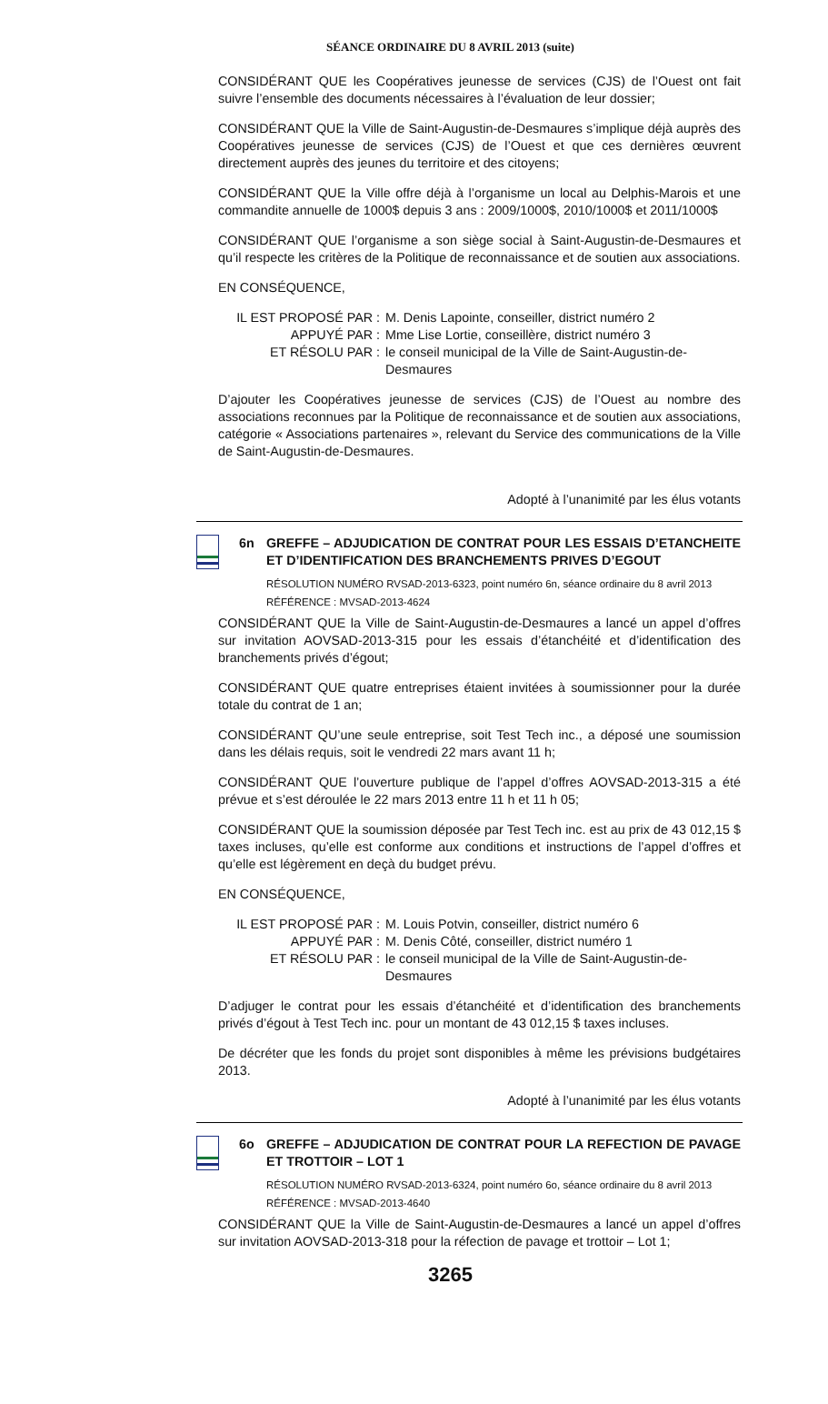SÉANCE ORDINAIRE DU 8 AVRIL 2013 (suite)
CONSIDÉRANT QUE les Coopératives jeunesse de services (CJS) de l’Ouest ont fait suivre l’ensemble des documents nécessaires à l’évaluation de leur dossier;
CONSIDÉRANT QUE la Ville de Saint-Augustin-de-Desmaures s’implique déjà auprès des Coopératives jeunesse de services (CJS) de l’Ouest et que ces dernières œuvrent directement auprès des jeunes du territoire et des citoyens;
CONSIDÉRANT QUE la Ville offre déjà à l’organisme un local au Delphis-Marois et une commandite annuelle de 1000$ depuis 3 ans : 2009/1000$, 2010/1000$ et 2011/1000$
CONSIDÉRANT QUE l’organisme a son siège social à Saint-Augustin-de-Desmaures et qu’il respecte les critères de la Politique de reconnaissance et de soutien aux associations.
EN CONSÉQUENCE,
IL EST PROPOSÉ PAR :
M. Denis Lapointe, conseiller, district numéro 2
APPUYÉ PAR :
Mme Lise Lortie, conseillère, district numéro 3
ET RÉSOLU PAR :
le conseil municipal de la Ville de Saint-Augustin-de-Desmaures
D’ajouter les Coopératives jeunesse de services (CJS) de l’Ouest au nombre des associations reconnues par la Politique de reconnaissance et de soutien aux associations, catégorie « Associations partenaires », relevant du Service des communications de la Ville de Saint-Augustin-de-Desmaures.
Adopté à l’unanimité par les élus votants
6n GREFFE – ADJUDICATION DE CONTRAT POUR LES ESSAIS D’ETANCHEITE ET D’IDENTIFICATION DES BRANCHEMENTS PRIVES D’EGOUT
RÉSOLUTION NUMÉRO RVSAD-2013-6323, point numéro 6n, séance ordinaire du 8 avril 2013
RÉFÉRENCE : MVSAD-2013-4624
CONSIDÉRANT QUE la Ville de Saint-Augustin-de-Desmaures a lancé un appel d’offres sur invitation AOVSAD-2013-315 pour les essais d’étanchéité et d’identification des branchements privés d’égout;
CONSIDÉRANT QUE quatre entreprises étaient invitées à soumissionner pour la durée totale du contrat de 1 an;
CONSIDÉRANT QU’une seule entreprise, soit Test Tech inc., a déposé une soumission dans les délais requis, soit le vendredi 22 mars avant 11 h;
CONSIDÉRANT QUE l’ouverture publique de l’appel d’offres AOVSAD-2013-315 a été prévue et s’est déroulée le 22 mars 2013 entre 11 h et 11 h 05;
CONSIDÉRANT QUE la soumission déposée par Test Tech inc. est au prix de 43 012,15 $ taxes incluses, qu’elle est conforme aux conditions et instructions de l’appel d’offres et qu’elle est légèrement en deçà du budget prévu.
EN CONSÉQUENCE,
IL EST PROPOSÉ PAR :
M. Louis Potvin, conseiller, district numéro 6
APPUYÉ PAR :
M. Denis Côté, conseiller, district numéro 1
ET RÉSOLU PAR :
le conseil municipal de la Ville de Saint-Augustin-de-Desmaures
D’adjuger le contrat pour les essais d’étanchéité et d’identification des branchements privés d’égout à Test Tech inc. pour un montant de 43 012,15 $ taxes incluses.
De décréter que les fonds du projet sont disponibles à même les prévisions budgétaires 2013.
Adopté à l’unanimité par les élus votants
6o GREFFE – ADJUDICATION DE CONTRAT POUR LA REFECTION DE PAVAGE ET TROTTOIR – LOT 1
RÉSOLUTION NUMÉRO RVSAD-2013-6324, point numéro 6o, séance ordinaire du 8 avril 2013
RÉFÉRENCE : MVSAD-2013-4640
CONSIDÉRANT QUE la Ville de Saint-Augustin-de-Desmaures a lancé un appel d’offres sur invitation AOVSAD-2013-318 pour la réfection de pavage et trottoir – Lot 1;
3265